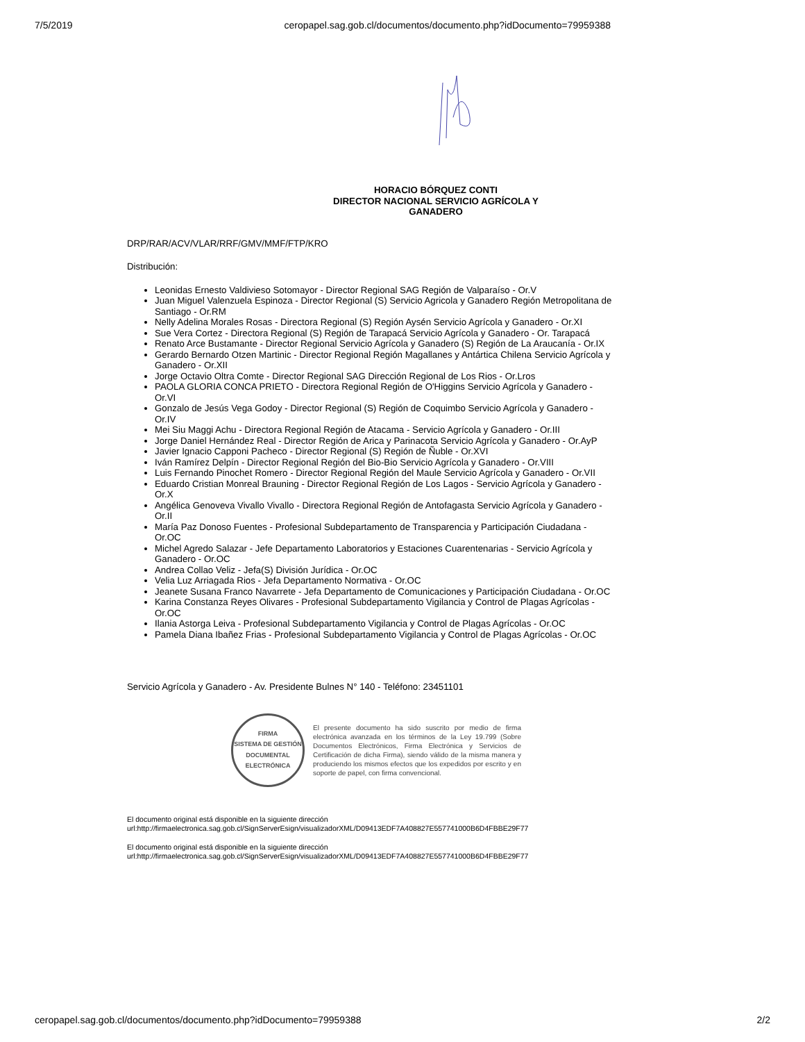7/5/2019 ceropapel.sag.gob.cl/documentos/documento.php?idDocumento=79959388
HORACIO BÓRQUEZ CONTI
DIRECTOR NACIONAL SERVICIO AGRÍCOLA Y GANADERO
DRP/RAR/ACV/VLAR/RRF/GMV/MMF/FTP/KRO
Distribución:
Leonidas Ernesto Valdivieso Sotomayor - Director Regional SAG Región de Valparaíso - Or.V
Juan Miguel Valenzuela Espinoza - Director Regional (S) Servicio Agricola y Ganadero Región Metropolitana de Santiago - Or.RM
Nelly Adelina Morales Rosas - Directora Regional (S) Región Aysén Servicio Agrícola y Ganadero - Or.XI
Sue Vera Cortez - Directora Regional (S) Región de Tarapacá Servicio Agrícola y Ganadero - Or. Tarapacá
Renato Arce Bustamante - Director Regional Servicio Agrícola y Ganadero (S) Región de La Araucanía - Or.IX
Gerardo Bernardo Otzen Martinic - Director Regional Región Magallanes y Antártica Chilena Servicio Agrícola y Ganadero - Or.XII
Jorge Octavio Oltra Comte - Director Regional SAG Dirección Regional de Los Rios - Or.Lros
PAOLA GLORIA CONCA PRIETO - Directora Regional Región de O'Higgins Servicio Agrícola y Ganadero - Or.VI
Gonzalo de Jesús Vega Godoy - Director Regional (S) Región de Coquimbo Servicio Agrícola y Ganadero - Or.IV
Mei Siu Maggi Achu - Directora Regional Región de Atacama - Servicio Agrícola y Ganadero - Or.III
Jorge Daniel Hernández Real - Director Región de Arica y Parinacota Servicio Agrícola y Ganadero - Or.AyP
Javier Ignacio Capponi Pacheco - Director Regional (S) Región de Ñuble - Or.XVI
Iván Ramírez Delpín - Director Regional Región del Bio-Bio Servicio Agrícola y Ganadero - Or.VIII
Luis Fernando Pinochet Romero - Director Regional Región del Maule Servicio Agrícola y Ganadero - Or.VII
Eduardo Cristian Monreal Brauning - Director Regional Región de Los Lagos - Servicio Agrícola y Ganadero - Or.X
Angélica Genoveva Vivallo Vivallo - Directora Regional Región de Antofagasta Servicio Agrícola y Ganadero - Or.II
María Paz Donoso Fuentes - Profesional Subdepartamento de Transparencia y Participación Ciudadana - Or.OC
Michel Agredo Salazar - Jefe Departamento Laboratorios y Estaciones Cuarentenarias - Servicio Agrícola y Ganadero - Or.OC
Andrea Collao Veliz - Jefa(S) División Jurídica - Or.OC
Velia Luz Arriagada Rios - Jefa Departamento Normativa - Or.OC
Jeanete Susana Franco Navarrete - Jefa Departamento de Comunicaciones y Participación Ciudadana - Or.OC
Karina Constanza Reyes Olivares - Profesional Subdepartamento Vigilancia y Control de Plagas Agrícolas - Or.OC
Ilania Astorga Leiva - Profesional Subdepartamento Vigilancia y Control de Plagas Agrícolas - Or.OC
Pamela Diana Ibañez Frias - Profesional Subdepartamento Vigilancia y Control de Plagas Agrícolas - Or.OC
Servicio Agrícola y Ganadero - Av. Presidente Bulnes N° 140 - Teléfono: 23451101
FIRMA
SISTEMA DE GESTIÓN DOCUMENTAL
ELECTRÓNICA
El presente documento ha sido suscrito por medio de firma electrónica avanzada en los términos de la Ley 19.799 (Sobre Documentos Electrónicos, Firma Electrónica y Servicios de Certificación de dicha Firma), siendo válido de la misma manera y produciendo los mismos efectos que los expedidos por escrito y en soporte de papel, con firma convencional.
El documento original está disponible en la siguiente dirección
url:http://firmaelectronica.sag.gob.cl/SignServerEsign/visualizadorXML/D09413EDF7A408827E557741000B6D4FBBE29F77
El documento original está disponible en la siguiente dirección
url:http://firmaelectronica.sag.gob.cl/SignServerEsign/visualizadorXML/D09413EDF7A408827E557741000B6D4FBBE29F77
ceropapel.sag.gob.cl/documentos/documento.php?idDocumento=79959388 2/2